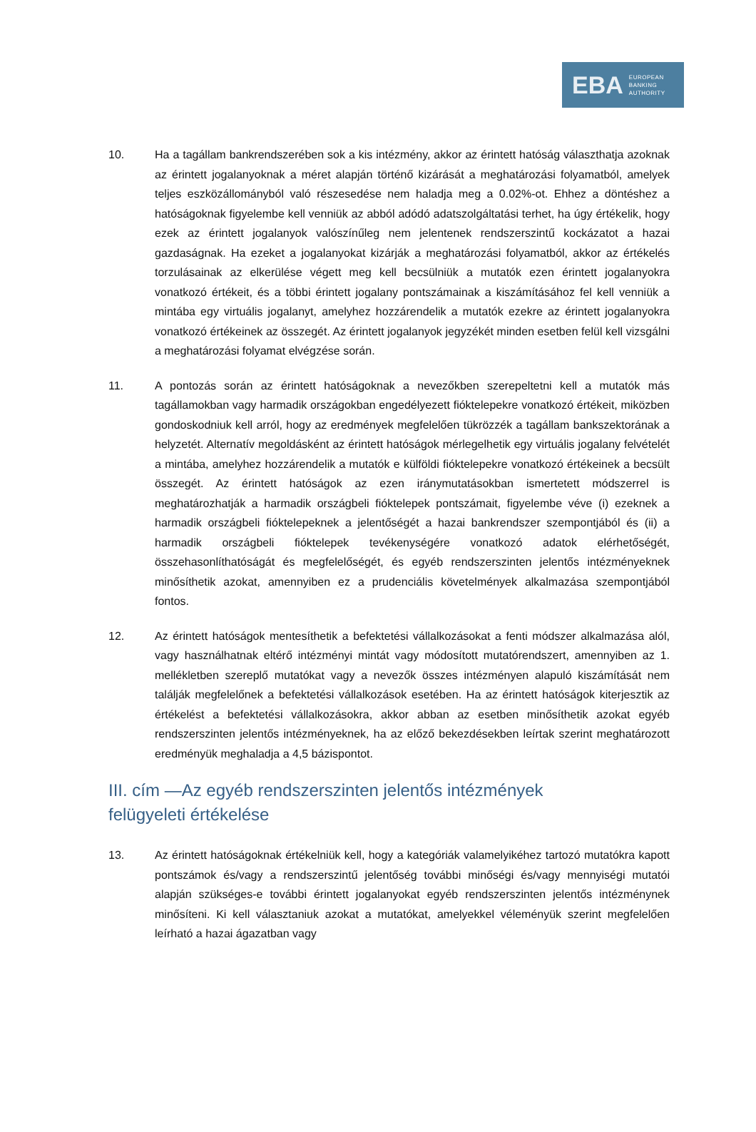EBA EUROPEAN
BANKING
AUTHORITY
10. Ha a tagállam bankrendszerében sok a kis intézmény, akkor az érintett hatóság választhatja azoknak az érintett jogalanyoknak a méret alapján történő kizárását a meghatározási folyamatból, amelyek teljes eszközállományból való részesedése nem haladja meg a 0.02%-ot. Ehhez a döntéshez a hatóságoknak figyelembe kell venniük az abból adódó adatszolgáltatási terhet, ha úgy értékelik, hogy ezek az érintett jogalanyok valószínűleg nem jelentenek rendszerszintű kockázatot a hazai gazdaságnak. Ha ezeket a jogalanyokat kizárják a meghatározási folyamatból, akkor az értékelés torzulásainak az elkerülése végett meg kell becsülniük a mutatók ezen érintett jogalanyokra vonatkozó értékeit, és a többi érintett jogalany pontszámainak a kiszámításához fel kell venniük a mintába egy virtuális jogalanyt, amelyhez hozzárendelik a mutatók ezekre az érintett jogalanyokra vonatkozó értékeinek az összegét. Az érintett jogalanyok jegyzékét minden esetben felül kell vizsgálni a meghatározási folyamat elvégzése során.
11. A pontozás során az érintett hatóságoknak a nevezőkben szerepeltetni kell a mutatók más tagállamokban vagy harmadik országokban engedélyezett fióktelepekre vonatkozó értékeit, miközben gondoskodniuk kell arról, hogy az eredmények megfelelően tükrözzék a tagállam bankszektorának a helyzetét. Alternatív megoldásként az érintett hatóságok mérlegelhetik egy virtuális jogalany felvételét a mintába, amelyhez hozzárendelik a mutatók e külföldi fióktelepekre vonatkozó értékeinek a becsült összegét. Az érintett hatóságok az ezen iránymutatásokban ismertetett módszerrel is meghatározhatják a harmadik országbeli fióktelepek pontszámait, figyelembe véve (i) ezeknek a harmadik országbeli fióktelepeknek a jelentőségét a hazai bankrendszer szempontjából és (ii) a harmadik országbeli fióktelepek tevékenységére vonatkozó adatok elérhetőségét, összehasonlíthatóságát és megfelelőségét, és egyéb rendszerszinten jelentős intézményeknek minősíthetik azokat, amennyiben ez a prudenciális követelmények alkalmazása szempontjából fontos.
12. Az érintett hatóságok mentesíthetik a befektetési vállalkozásokat a fenti módszer alkalmazása alól, vagy használhatnak eltérő intézményi mintát vagy módosított mutatórendszert, amennyiben az 1. mellékletben szereplő mutatókat vagy a nevezők összes intézményen alapuló kiszámítását nem találják megfelelőnek a befektetési vállalkozások esetében. Ha az érintett hatóságok kiterjesztik az értékelést a befektetési vállalkozásokra, akkor abban az esetben minősíthetik azokat egyéb rendszerszinten jelentős intézményeknek, ha az előző bekezdésekben leírtak szerint meghatározott eredményük meghaladja a 4,5 bázispontot.
III. cím —Az egyéb rendszerszinten jelentős intézmények
felügyeleti értékelése
13. Az érintett hatóságoknak értékelniük kell, hogy a kategóriák valamelyikéhez tartozó mutatókra kapott pontszámok és/vagy a rendszerszintű jelentőség további minőségi és/vagy mennyiségi mutatói alapján szükséges-e további érintett jogalanyokat egyéb rendszerszinten jelentős intézménynek minősíteni. Ki kell választaniuk azokat a mutatókat, amelyekkel véleményük szerint megfelelően leírható a hazai ágazatban vagy